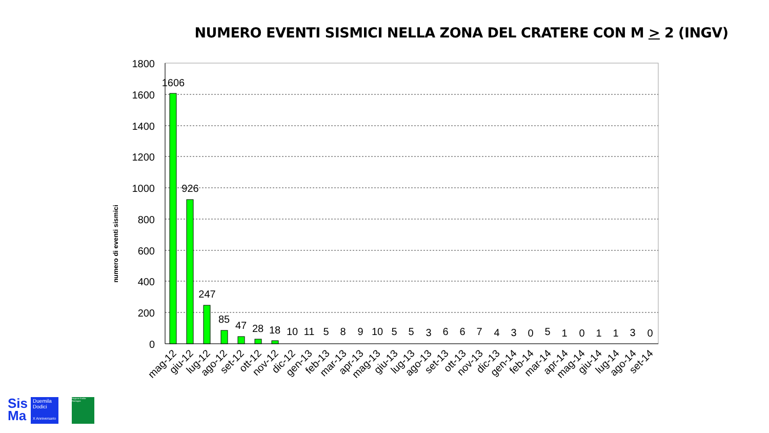NUMERO EVENTI SISMICI NELLA ZONA DEL CRATERE CON M > 2 (INGV)
1800
1600
1400
1200
1000
800
600
400
200
0
numero di eventi sismici
1606
926
247
85
47
28
18
10
11
5
8
9
10
5
5
3
6
6
7
4
3
0
5
1
0
1
1
3
0
mag-12
giu-12
lug-12
ago-12
set-12
ott-12
nov-12
dic-12
gen-13
feb-13
mar-13
apr-13
mag-13
giu-13
lug-13
ago-13
set-13
ott-13
nov-13
dic-13
gen-14
feb-14
mar-14
apr-14
mag-14
giu-14
lug-14
ago-14
set-14
Sis
Ma
Duemila
Dodici
X Anniversario
Regione Emilia-Romagna